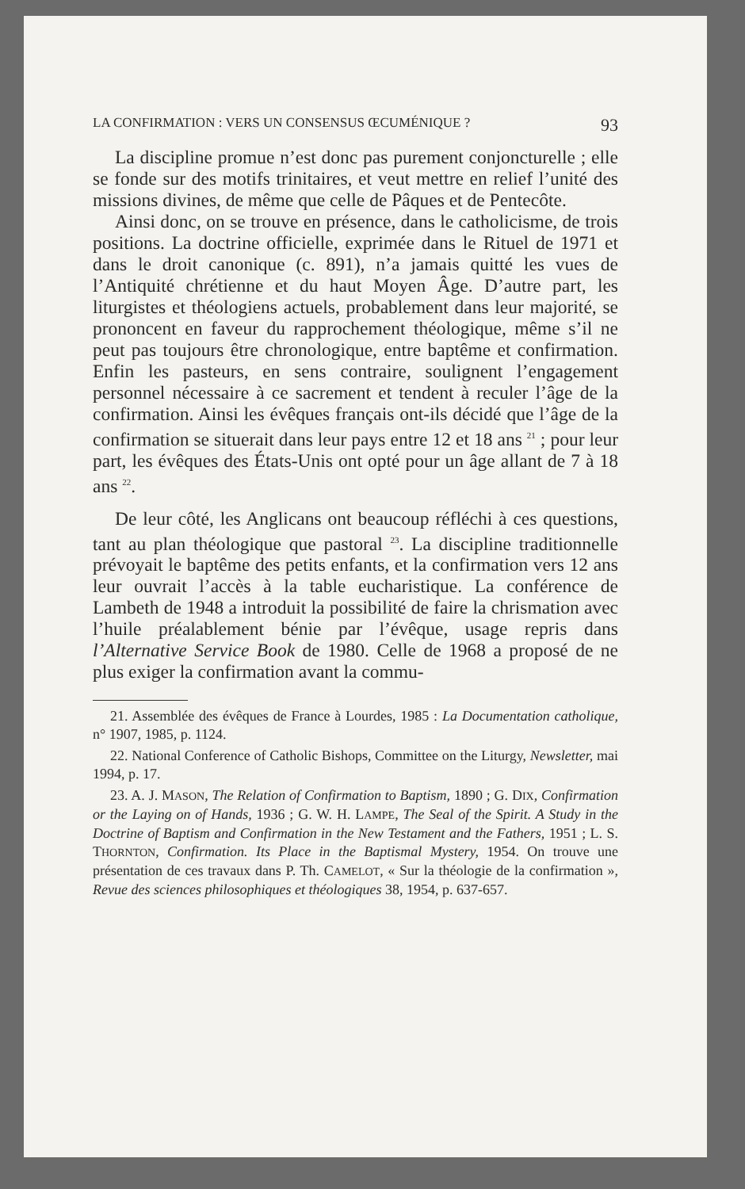LA CONFIRMATION : VERS UN CONSENSUS ŒCUMÉNIQUE ? 93
La discipline promue n’est donc pas purement conjoncturelle ; elle se fonde sur des motifs trinitaires, et veut mettre en relief l’unité des missions divines, de même que celle de Pâques et de Pentecôte.
Ainsi donc, on se trouve en présence, dans le catholicisme, de trois positions. La doctrine officielle, exprimée dans le Rituel de 1971 et dans le droit canonique (c. 891), n’a jamais quitté les vues de l’Antiquité chrétienne et du haut Moyen Âge. D’autre part, les liturgistes et théologiens actuels, probablement dans leur majorité, se prononcent en faveur du rapprochement théologique, même s’il ne peut pas toujours être chronologique, entre baptême et confirmation. Enfin les pasteurs, en sens contraire, soulignent l’engagement personnel nécessaire à ce sacrement et tendent à reculer l’âge de la confirmation. Ainsi les évêques français ont-ils décidé que l’âge de la confirmation se situerait dans leur pays entre 12 et 18 ans <sup>21</sup> ; pour leur part, les évêques des États-Unis ont opté pour un âge allant de 7 à 18 ans <sup>22</sup>.
De leur côté, les Anglicans ont beaucoup réfléchi à ces questions, tant au plan théologique que pastoral <sup>23</sup>. La discipline traditionnelle prévoyait le baptême des petits enfants, et la confirmation vers 12 ans leur ouvrait l’accès à la table eucharistique. La conférence de Lambeth de 1948 a introduit la possibilité de faire la chrismation avec l’huile préalablement bénie par l’évêque, usage repris dans l’Alternative Service Book de 1980. Celle de 1968 a proposé de ne plus exiger la confirmation avant la commu-
21. Assemblée des évêques de France à Lourdes, 1985 : La Documentation catholique, n° 1907, 1985, p. 1124.
22. National Conference of Catholic Bishops, Committee on the Liturgy, Newsletter, mai 1994, p. 17.
23. A. J. MASON, The Relation of Confirmation to Baptism, 1890 ; G. DIX, Confirmation or the Laying on of Hands, 1936 ; G. W. H. LAMPE, The Seal of the Spirit. A Study in the Doctrine of Baptism and Confirmation in the New Testament and the Fathers, 1951 ; L. S. THORNTON, Confirmation. Its Place in the Baptismal Mystery, 1954. On trouve une présentation de ces travaux dans P. Th. CAMELOT, « Sur la théologie de la confirmation », Revue des sciences philosophiques et théologiques 38, 1954, p. 637-657.